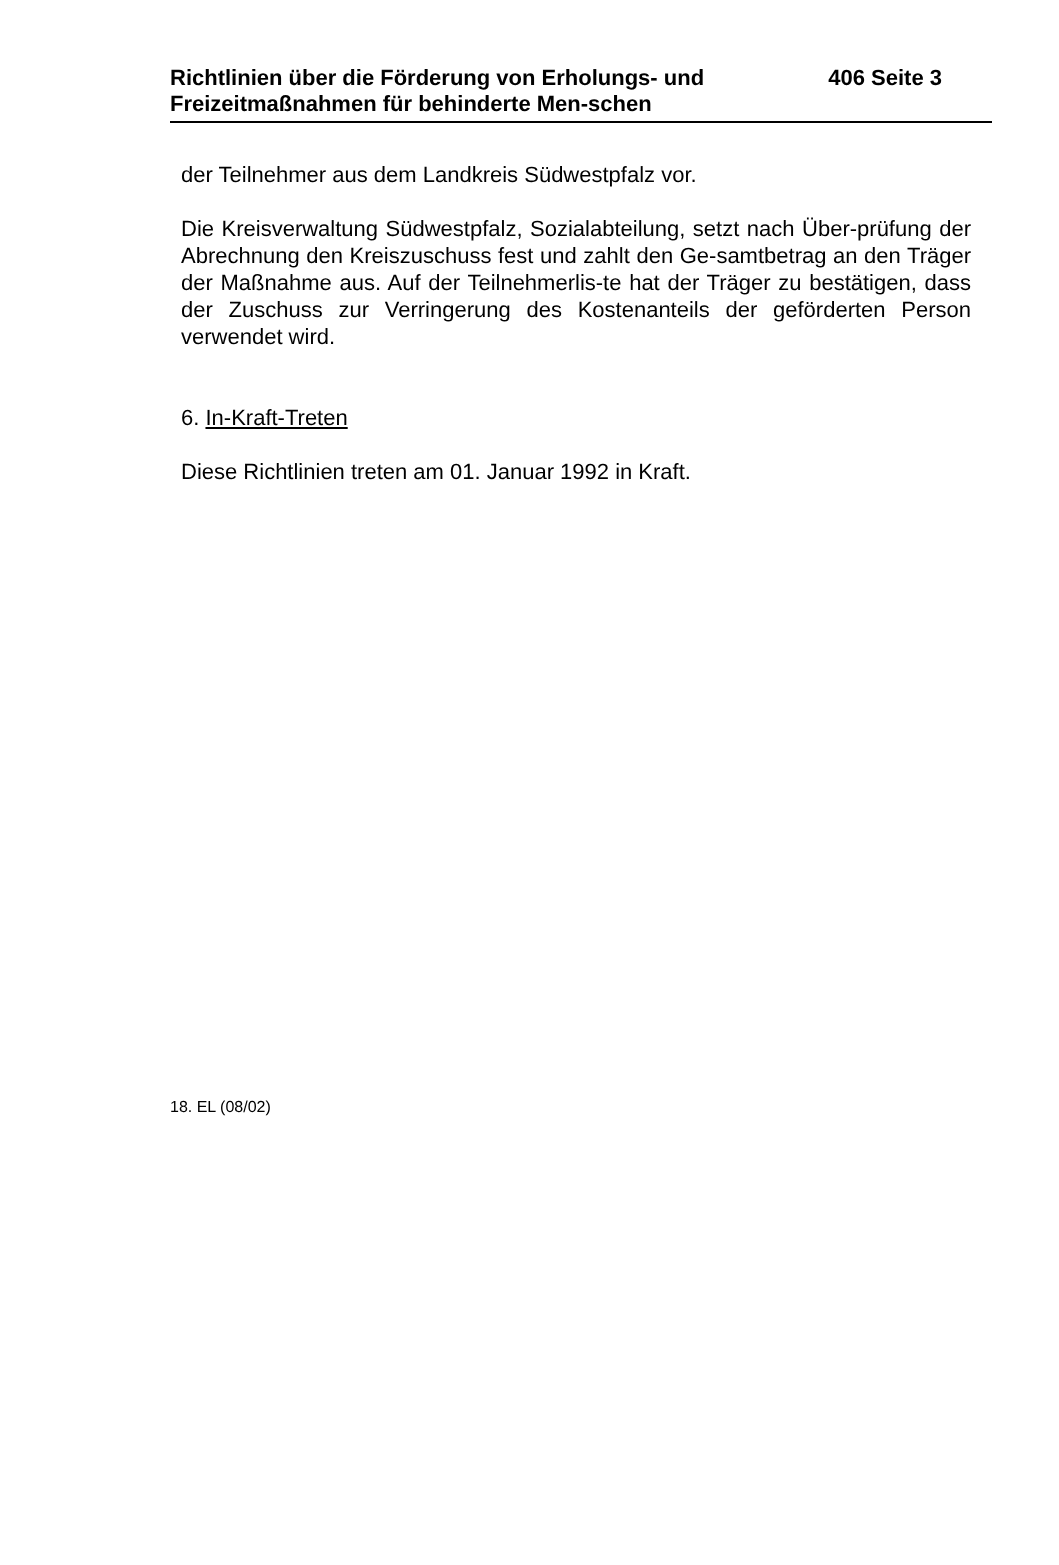Richtlinien über die Förderung von Erholungs- und Freizeitmaßnahmen für behinderte Men-schen
406 Seite 3
der Teilnehmer aus dem Landkreis Südwestpfalz vor.
Die Kreisverwaltung Südwestpfalz, Sozialabteilung, setzt nach Über-prüfung der Abrechnung den Kreiszuschuss fest und zahlt den Ge-samtbetrag an den Träger der Maßnahme aus. Auf der Teilnehmerlis-te hat der Träger zu bestätigen, dass der Zuschuss zur Verringerung des Kostenanteils der geförderten Person verwendet wird.
6. In-Kraft-Treten
Diese Richtlinien treten am 01. Januar 1992 in Kraft.
18. EL (08/02)